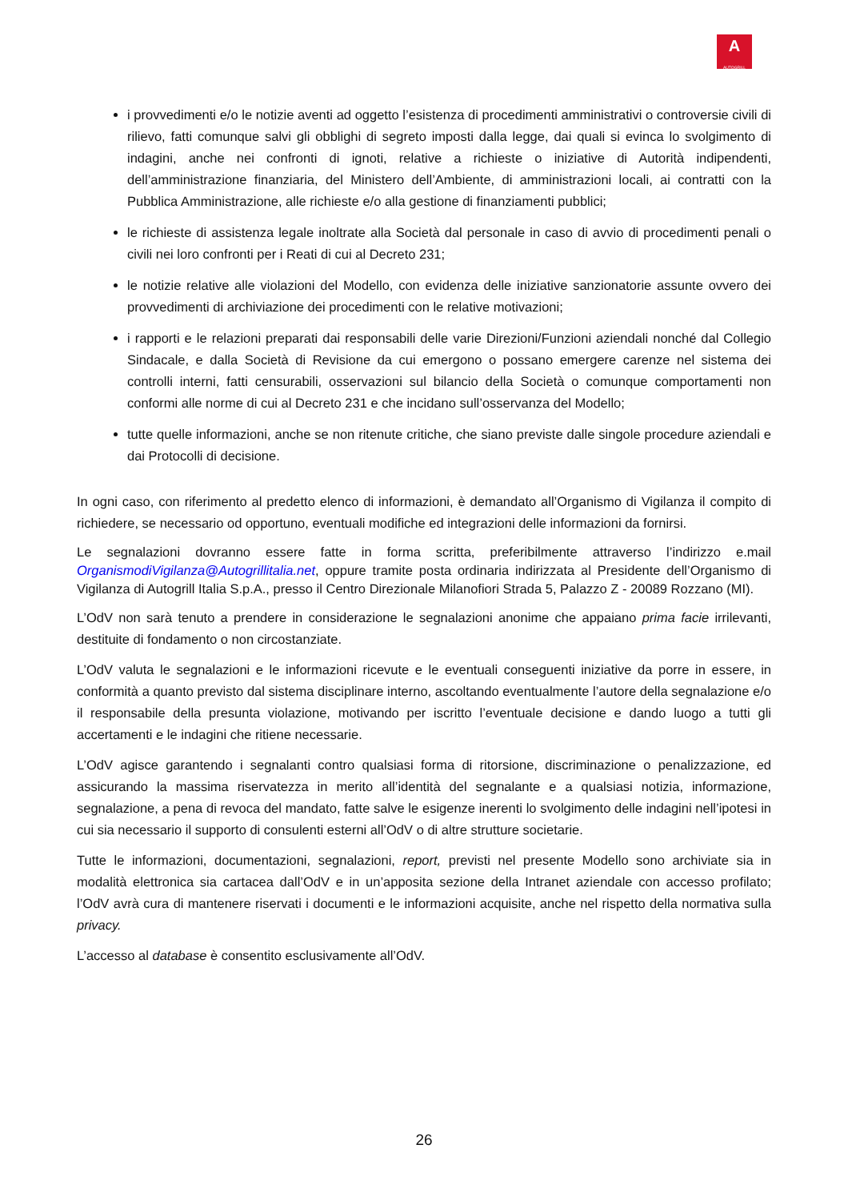A
AUTOGRILL
i provvedimenti e/o le notizie aventi ad oggetto l’esistenza di procedimenti amministrativi o controversie civili di rilievo, fatti comunque salvi gli obblighi di segreto imposti dalla legge, dai quali si evinca lo svolgimento di indagini, anche nei confronti di ignoti, relative a richieste o iniziative di Autorità indipendenti, dell’amministrazione finanziaria, del Ministero dell’Ambiente, di amministrazioni locali, ai contratti con la Pubblica Amministrazione, alle richieste e/o alla gestione di finanziamenti pubblici;
le richieste di assistenza legale inoltrate alla Società dal personale in caso di avvio di procedimenti penali o civili nei loro confronti per i Reati di cui al Decreto 231;
le notizie relative alle violazioni del Modello, con evidenza delle iniziative sanzionatorie assunte ovvero dei provvedimenti di archiviazione dei procedimenti con le relative motivazioni;
i rapporti e le relazioni preparati dai responsabili delle varie Direzioni/Funzioni aziendali nonché dal Collegio Sindacale, e dalla Società di Revisione da cui emergono o possano emergere carenze nel sistema dei controlli interni, fatti censurabili, osservazioni sul bilancio della Società o comunque comportamenti non conformi alle norme di cui al Decreto 231 e che incidano sull’osservanza del Modello;
tutte quelle informazioni, anche se non ritenute critiche, che siano previste dalle singole procedure aziendali e dai Protocolli di decisione.
In ogni caso, con riferimento al predetto elenco di informazioni, è demandato all’Organismo di Vigilanza il compito di richiedere, se necessario od opportuno, eventuali modifiche ed integrazioni delle informazioni da fornirsi.
Le segnalazioni dovranno essere fatte in forma scritta, preferibilmente attraverso l’indirizzo e.mail OrganismodiVigilanza@Autogrillitalia.net, oppure tramite posta ordinaria indirizzata al Presidente dell’Organismo di Vigilanza di Autogrill Italia S.p.A., presso il Centro Direzionale Milanofiori Strada 5, Palazzo Z - 20089 Rozzano (MI).
L’OdV non sarà tenuto a prendere in considerazione le segnalazioni anonime che appaiano prima facie irrilevanti, destituite di fondamento o non circostanziate.
L’OdV valuta le segnalazioni e le informazioni ricevute e le eventuali conseguenti iniziative da porre in essere, in conformità a quanto previsto dal sistema disciplinare interno, ascoltando eventualmente l’autore della segnalazione e/o il responsabile della presunta violazione, motivando per iscritto l’eventuale decisione e dando luogo a tutti gli accertamenti e le indagini che ritiene necessarie.
L’OdV agisce garantendo i segnalanti contro qualsiasi forma di ritorsione, discriminazione o penalizzazione, ed assicurando la massima riservatezza in merito all’identità del segnalante e a qualsiasi notizia, informazione, segnalazione, a pena di revoca del mandato, fatte salve le esigenze inerenti lo svolgimento delle indagini nell’ipotesi in cui sia necessario il supporto di consulenti esterni all’OdV o di altre strutture societarie.
Tutte le informazioni, documentazioni, segnalazioni, report, previsti nel presente Modello sono archiviate sia in modalità elettronica sia cartacea dall’OdV e in un’apposita sezione della Intranet aziendale con accesso profilato; l’OdV avrà cura di mantenere riservati i documenti e le informazioni acquisite, anche nel rispetto della normativa sulla privacy.
L’accesso al database è consentito esclusivamente all’OdV.
26